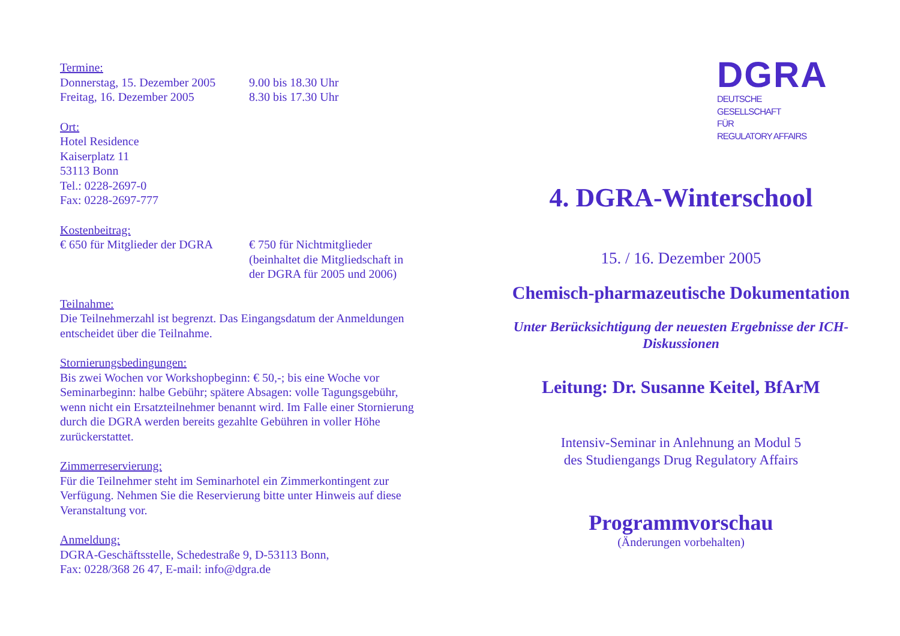Termine:
Donnerstag, 15. Dezember 2005 9.00 bis 18.30 Uhr
Freitag, 16. Dezember 2005 8.30 bis 17.30 Uhr
Ort:
Hotel Residence
Kaiserplatz 11
53113 Bonn
Tel.: 0228-2697-0
Fax: 0228-2697-777
Kostenbeitrag:
€ 650 für Mitglieder der DGRA € 750 für Nichtmitglieder
(beinhaltet die Mitgliedschaft in
der DGRA für 2005 und 2006)
Teilnahme:
Die Teilnehmerzahl ist begrenzt. Das Eingangsdatum der Anmeldungen entscheidet über die Teilnahme.
Stornierungsbedingungen:
Bis zwei Wochen vor Workshopbeginn: € 50,-; bis eine Woche vor Seminarbeginn: halbe Gebühr; spätere Absagen: volle Tagungsgebühr, wenn nicht ein Ersatzteilnehmer benannt wird. Im Falle einer Stornierung durch die DGRA werden bereits gezahlte Gebühren in voller Höhe zurückerstattet.
Zimmerreservierung:
Für die Teilnehmer steht im Seminarhotel ein Zimmerkontingent zur Verfügung. Nehmen Sie die Reservierung bitte unter Hinweis auf diese Veranstaltung vor.
Anmeldung:
DGRA-Geschäftsstelle, Schedestraße 9, D-53113 Bonn,
Fax: 0228/368 26 47, E-mail: info@dgra.de
DGRA
DEUTSCHE
GESELLSCHAFT
FÜR
REGULATORY AFFAIRS
4. DGRA-Winterschool
15. / 16. Dezember 2005
Chemisch-pharmazeutische Dokumentation
Unter Berücksichtigung der neuesten Ergebnisse der ICH-Diskussionen
Leitung: Dr. Susanne Keitel, BfArM
Intensiv-Seminar in Anlehnung an Modul 5
des Studiengangs Drug Regulatory Affairs
Programmvorschau
(Änderungen vorbehalten)